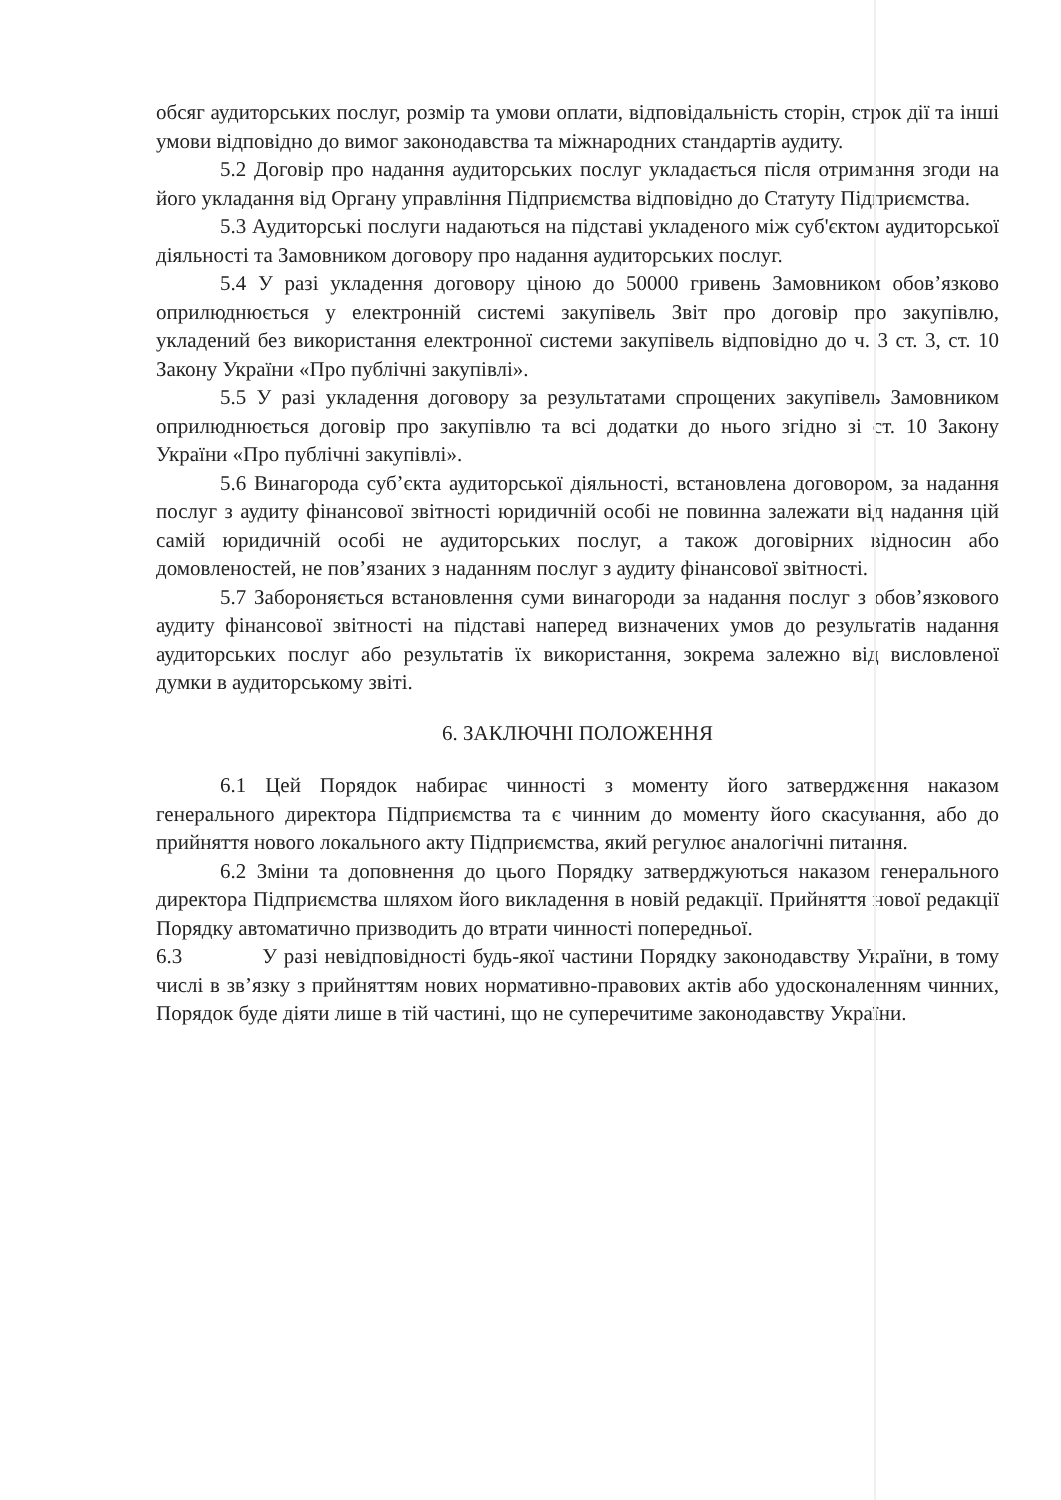обсяг аудиторських послуг, розмір та умови оплати, відповідальність сторін, строк дії та інші умови відповідно до вимог законодавства та міжнародних стандартів аудиту.
5.2 Договір про надання аудиторських послуг укладається після отримання згоди на його укладання від Органу управління Підприємства відповідно до Статуту Підприємства.
5.3 Аудиторські послуги надаються на підставі укладеного між суб'єктом аудиторської діяльності та Замовником договору про надання аудиторських послуг.
5.4 У разі укладення договору ціною до 50000 гривень Замовником обов’язково оприлюднюється у електронній системі закупівель Звіт про договір про закупівлю, укладений без використання електронної системи закупівель відповідно до ч. 3 ст. 3, ст. 10 Закону України «Про публічні закупівлі».
5.5 У разі укладення договору за результатами спрощених закупівель Замовником оприлюднюється договір про закупівлю та всі додатки до нього згідно зі ст. 10 Закону України «Про публічні закупівлі».
5.6 Винагорода суб’єкта аудиторської діяльності, встановлена договором, за надання послуг з аудиту фінансової звітності юридичній особі не повинна залежати від надання цій самій юридичній особі не аудиторських послуг, а також договірних відносин або домовленостей, не пов’язаних з наданням послуг з аудиту фінансової звітності.
5.7 Забороняється встановлення суми винагороди за надання послуг з обов’язкового аудиту фінансової звітності на підставі наперед визначених умов до результатів надання аудиторських послуг або результатів їх використання, зокрема залежно від висловленої думки в аудиторському звіті.
6. ЗАКЛЮЧНІ ПОЛОЖЕННЯ
6.1 Цей Порядок набирає чинності з моменту його затвердження наказом генерального директора Підприємства та є чинним до моменту його скасування, або до прийняття нового локального акту Підприємства, який регулює аналогічні питання.
6.2 Зміни та доповнення до цього Порядку затверджуються наказом генерального директора Підприємства шляхом його викладення в новій редакції. Прийняття нової редакції Порядку автоматично призводить до втрати чинності попередньої.
6.3 У разі невідповідності будь-якої частини Порядку законодавству України, в тому числі в зв’язку з прийняттям нових нормативно-правових актів або удосконаленням чинних, Порядок буде діяти лише в тій частині, що не суперечитиме законодавству України.